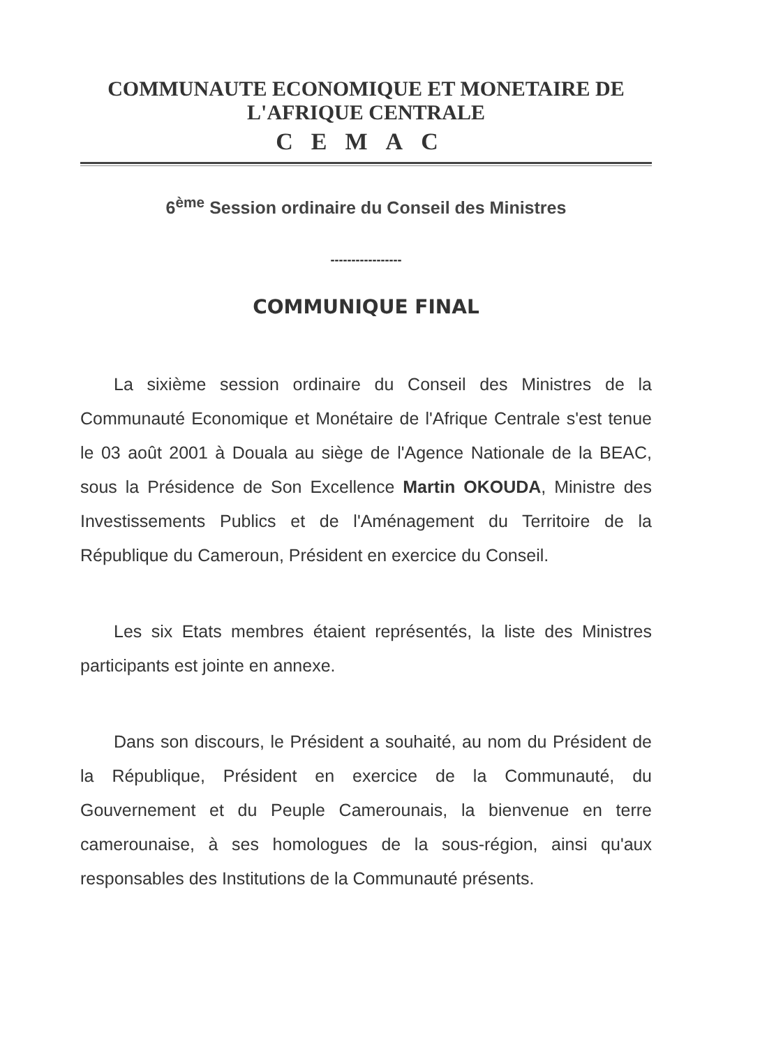COMMUNAUTE ECONOMIQUE ET MONETAIRE DE L'AFRIQUE CENTRALE
CEMAC
6<sup>ème</sup> Session ordinaire du Conseil des Ministres
-----------------
COMMUNIQUE FINAL
La sixième session ordinaire du Conseil des Ministres de la Communauté Economique et Monétaire de l'Afrique Centrale s'est tenue le 03 août 2001 à Douala au siège de l'Agence Nationale de la BEAC, sous la Présidence de Son Excellence Martin OKOUDA, Ministre des Investissements Publics et de l'Aménagement du Territoire de la République du Cameroun, Président en exercice du Conseil.
Les six Etats membres étaient représentés, la liste des Ministres participants est jointe en annexe.
Dans son discours, le Président a souhaité, au nom du Président de la République, Président en exercice de la Communauté, du Gouvernement et du Peuple Camerounais, la bienvenue en terre camerounaise, à ses homologues de la sous-région, ainsi qu'aux responsables des Institutions de la Communauté présents.